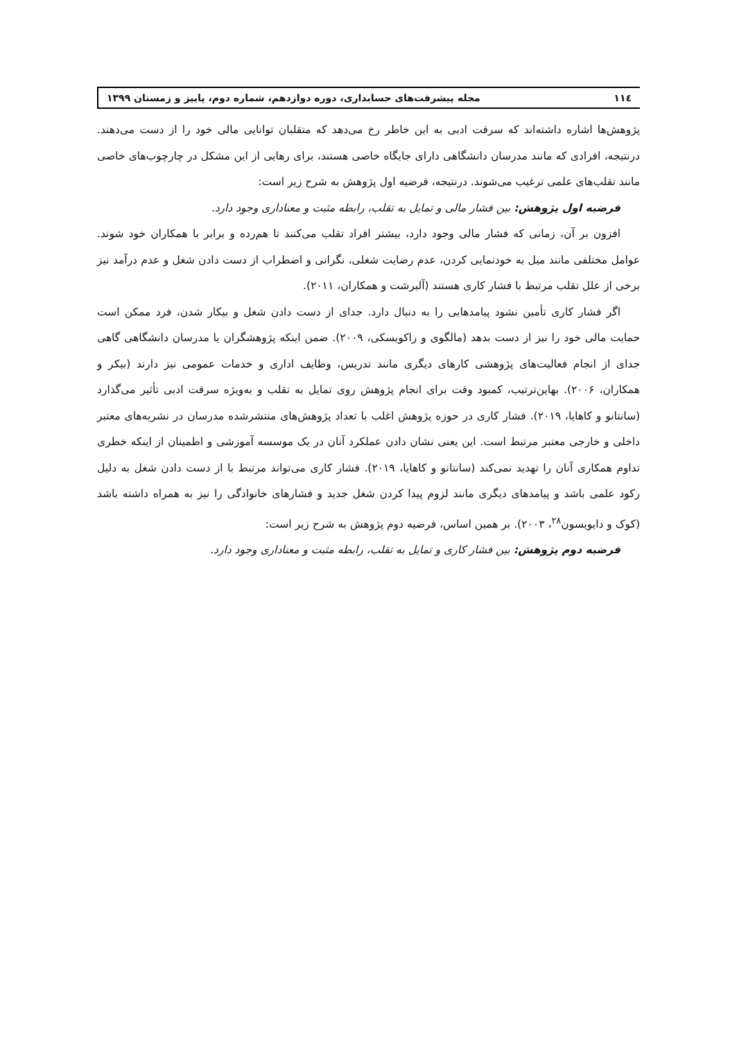۱۱٤ مجله پیشرفت‌های حسابداری، دوره دوازدهم، شماره دوم، پاییز و زمستان ۱۳۹۹
پژوهش‌ها اشاره داشته‌اند که سرقت ادبی به این خاطر رخ می‌دهد که متقلبان توانایی مالی خود را از دست می‌دهند. درنتیجه، افرادی که مانند مدرسان دانشگاهی دارای جایگاه خاصی هستند، برای رهایی از این مشکل در چارچوب‌های خاصی مانند تقلب‌های علمی ترغیب می‌شوند. درنتیجه، فرضیه اول پژوهش به شرح زیر است:
فرضیه اول پژوهش: بین فشار مالی و تمایل به تقلب، رابطه مثبت و معناداری وجود دارد.
افزون بر آن، زمانی که فشار مالی وجود دارد، بیشتر افراد تقلب می‌کنند تا هم‌رده و برابر با همکاران خود شوند. عوامل مختلفی مانند میل به خودنمایی کردن، عدم رضایت شغلی، نگرانی و اضطراب از دست دادن شغل و عدم درآمد نیز برخی از علل تقلب مرتبط با فشار کاری هستند (آلبرشت و همکاران، ۲۰۱۱).
اگر فشار کاری تأمین نشود پیامدهایی را به دنبال دارد. جدای از دست دادن شغل و بیکار شدن، فرد ممکن است حمایت مالی خود را نیز از دست بدهد (مالگوی و راکویسکی، ۲۰۰۹). ضمن اینکه پژوهشگران یا مدرسان دانشگاهی گاهی جدای از انجام فعالیت‌های پژوهشی کارهای دیگری مانند تدریس، وظایف اداری و خدمات عمومی نیز دارند (بیکر و همکاران، ۲۰۰۶). بهاین‌ترتیب، کمبود وقت برای انجام پژوهش روی تمایل به تقلب و به‌ویژه سرقت ادبی تأثیر می‌گذارد (سانتانو و کاهایا، ۲۰۱۹). فشار کاری در حوزه پژوهش اغلب با تعداد پژوهش‌های منتشرشده مدرسان در نشریه‌های معتبر داخلی و خارجی معتبر مرتبط است. این یعنی نشان دادن عملکرد آنان در یک موسسه آموزشی و اطمینان از اینکه خطری تداوم همکاری آنان را تهدید نمی‌کند (سانتانو و کاهایا، ۲۰۱۹). فشار کاری می‌تواند مرتبط با از دست دادن شغل به دلیل رکود علمی باشد و پیامدهای دیگری مانند لزوم پیدا کردن شغل جدید و فشارهای خانوادگی را نیز به همراه داشته باشد (کوک و دایویسون<sup>۲۸</sup>، ۲۰۰۳). بر همین اساس، فرضیه دوم پژوهش به شرح زیر است:
فرضیه دوم پژوهش: بین فشار کاری و تمایل به تقلب، رابطه مثبت و معناداری وجود دارد.